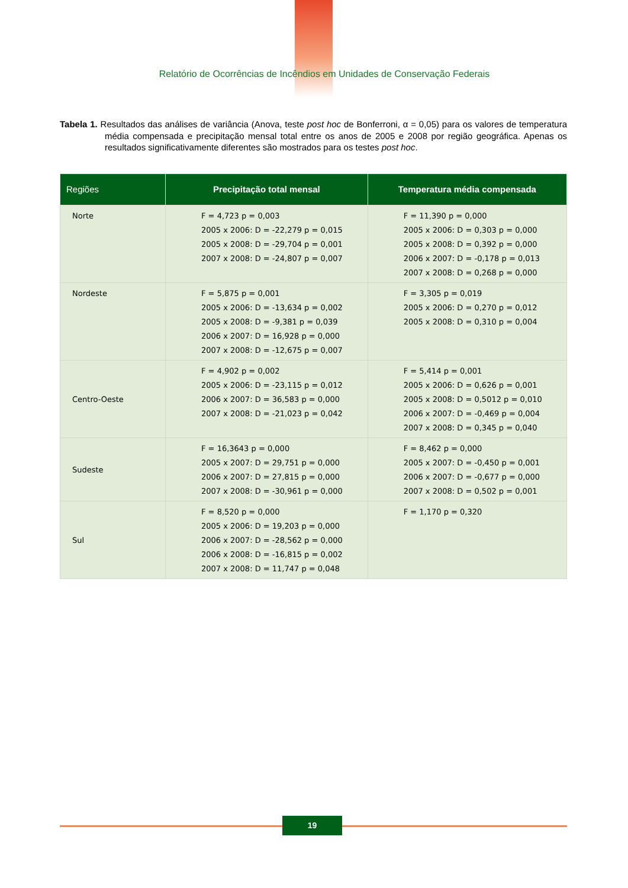Relatório de Ocorrências de Incêndios em Unidades de Conservação Federais
Tabela 1. Resultados das análises de variância (Anova, teste post hoc de Bonferroni, α = 0,05) para os valores de temperatura média compensada e precipitação mensal total entre os anos de 2005 e 2008 por região geográfica. Apenas os resultados significativamente diferentes são mostrados para os testes post hoc.
| Regiões | Precipitação total mensal | Temperatura média compensada |
| --- | --- | --- |
| Norte | F = 4,723 p = 0,003 2005 x 2006: D = -22,279 p = 0,015 2005 x 2008: D = -29,704 p = 0,001 2007 x 2008: D = -24,807 p = 0,007 | F = 11,390 p = 0,000 2005 x 2006: D = 0,303 p = 0,000 2005 x 2008: D = 0,392 p = 0,000 2006 x 2007: D = -0,178 p = 0,013 2007 x 2008: D = 0,268 p = 0,000 |
| Nordeste | F = 5,875 p = 0,001 2005 x 2006: D = -13,634 p = 0,002 2005 x 2008: D = -9,381 p = 0,039 2006 x 2007: D = 16,928 p = 0,000 2007 x 2008: D = -12,675 p = 0,007 | F = 3,305 p = 0,019 2005 x 2006: D = 0,270 p = 0,012 2005 x 2008: D = 0,310 p = 0,004 |
| Centro-Oeste | F = 4,902 p = 0,002 2005 x 2006: D = -23,115 p = 0,012 2006 x 2007: D = 36,583 p = 0,000 2007 x 2008: D = -21,023 p = 0,042 | F = 5,414 p = 0,001 2005 x 2006: D = 0,626 p = 0,001 2005 x 2008: D = 0,5012 p = 0,010 2006 x 2007: D = -0,469 p = 0,004 2007 x 2008: D = 0,345 p = 0,040 |
| Sudeste | F = 16,3643 p = 0,000 2005 x 2007: D = 29,751 p = 0,000 2006 x 2007: D = 27,815 p = 0,000 2007 x 2008: D = -30,961 p = 0,000 | F = 8,462 p = 0,000 2005 x 2007: D = -0,450 p = 0,001 2006 x 2007: D = -0,677 p = 0,000 2007 x 2008: D = 0,502 p = 0,001 |
| Sul | F = 8,520 p = 0,000 2005 x 2006: D = 19,203 p = 0,000 2006 x 2007: D = -28,562 p = 0,000 2006 x 2008: D = -16,815 p = 0,002 2007 x 2008: D = 11,747 p = 0,048 | F = 1,170 p = 0,320 |
19